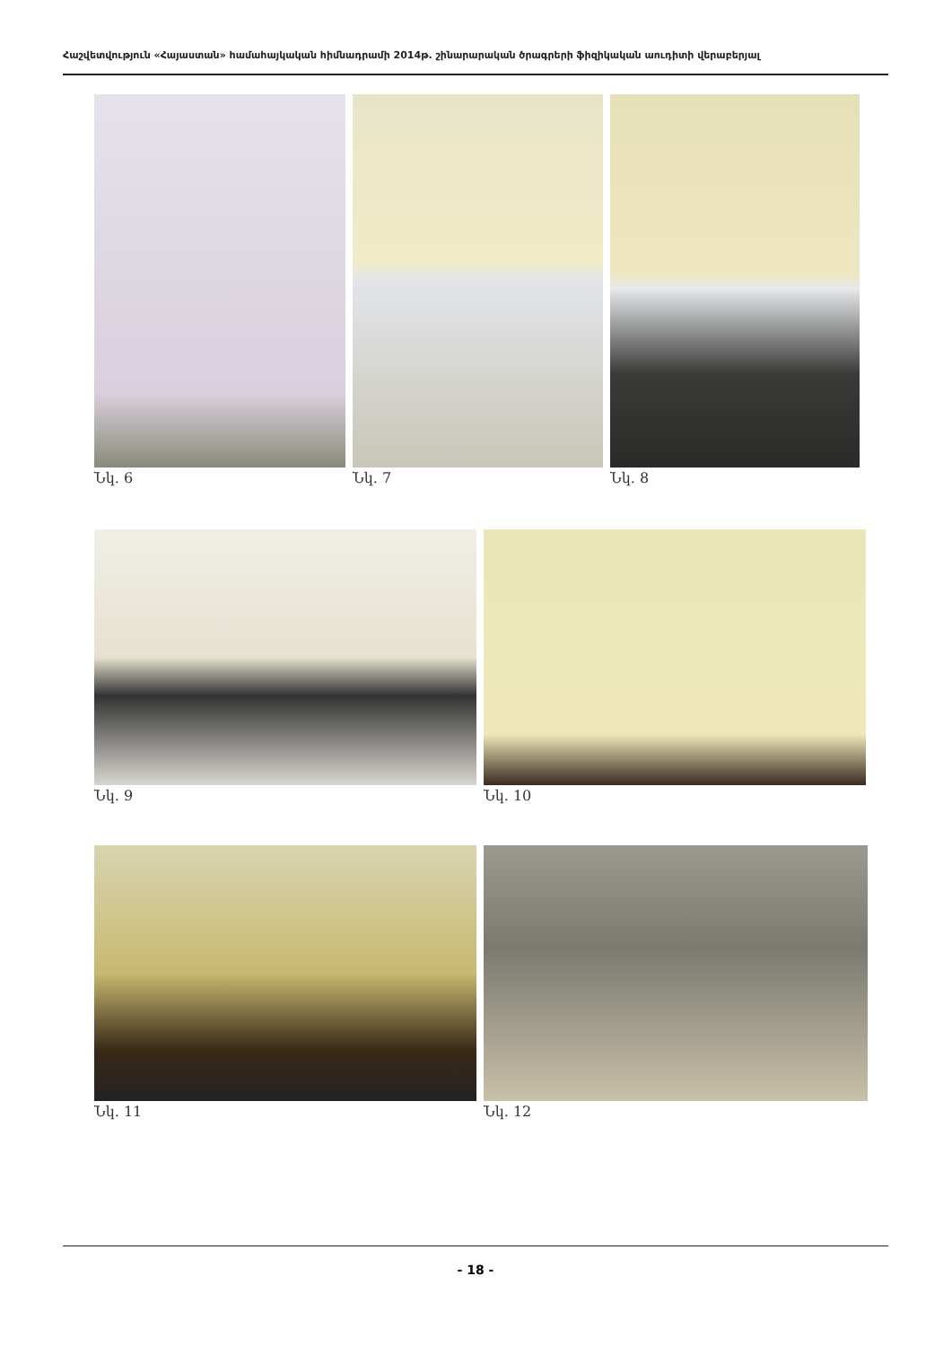Հաշվետվություն «Հայաստան» համահայկական հիմնադրամի 2014թ. շինարարական ծրագրերի ֆիզիկական աուդիտի վերաբերյալ
Նկ. 6 Նկ. 7 Նկ. 8
Նկ. 9 Նկ. 10
Նկ. 11 Նկ. 12
- 18 -